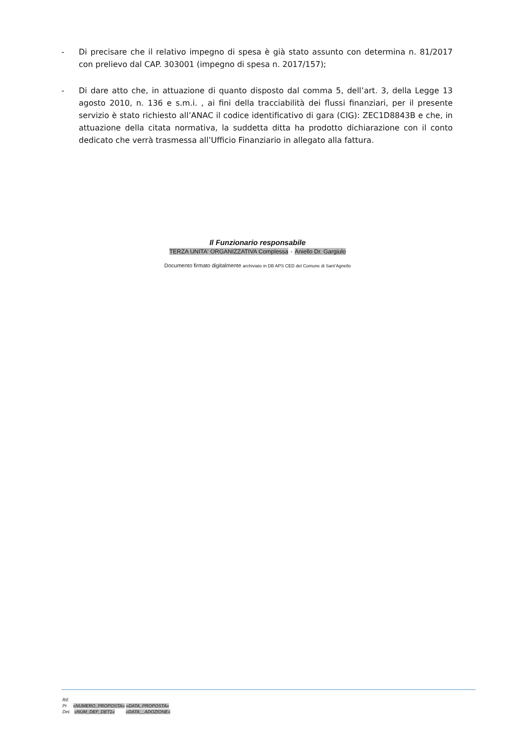- Di precisare che il relativo impegno di spesa è già stato assunto con determina n. 81/2017 con prelievo dal CAP. 303001 (impegno di spesa n. 2017/157);
- Di dare atto che, in attuazione di quanto disposto dal comma 5, dell’art. 3, della Legge 13 agosto 2010, n. 136 e s.m.i. , ai fini della tracciabilità dei flussi finanziari, per il presente servizio è stato richiesto all’ANAC il codice identificativo di gara (CIG): ZEC1D8843B e che, in attuazione della citata normativa, la suddetta ditta ha prodotto dichiarazione con il conto dedicato che verrà trasmessa all’Ufficio Finanziario in allegato alla fattura.
Il Funzionario responsabile
TERZA UNITA' ORGANIZZATIVA Complessa - Aniello Dr. Gargiulo
Documento firmato digitalmente archiviato in DB APS CED del Comune di Sant’Agnello
Rif.
Pr «NUMERO_PROPOSTA» «DATA_PROPOSTA»
Det. «NUM_DEF_DET1» «DATA__ADOZIONE»